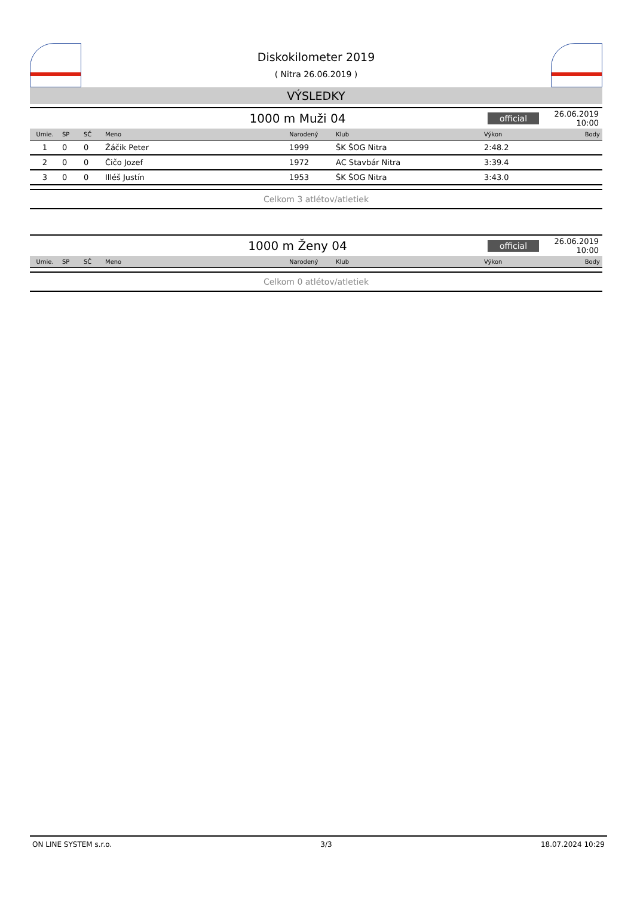Diskokilometer 2019
( Nitra 26.06.2019 )
VÝSLEDKY
1000 m Muži 04
official
26.06.2019 10:00
| Umie. | SP | SČ | Meno | Narodený | Klub | Výkon | Body |
| --- | --- | --- | --- | --- | --- | --- | --- |
| 1 | 0 | 0 | Žáčik Peter | 1999 | ŠK ŠOG Nitra | 2:48.2 | |
| 2 | 0 | 0 | Čičo Jozef | 1972 | AC Stavbár Nitra | 3:39.4 | |
| 3 | 0 | 0 | Illéš Justín | 1953 | ŠK ŠOG Nitra | 3:43.0 | |
Celkom 3 atlétov/atletiek
1000 m Ženy 04
official
26.06.2019 10:00
| Umie. | SP | SČ | Meno | Narodený | Klub | Výkon | Body |
| --- | --- | --- | --- | --- | --- | --- | --- |
Celkom 0 atlétov/atletiek
ON LINE SYSTEM s.r.o. 3/3 18.07.2024 10:29